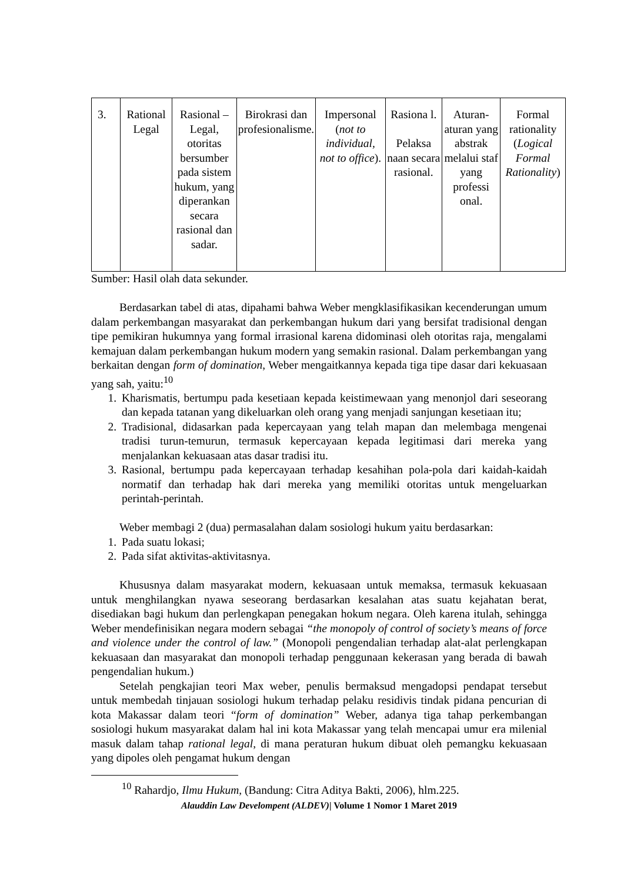| 3. | Rational Legal | Rasional – Legal, otoritas bersumber pada sistem hukum, yang diperankan secara rasional dan sadar. | Birokrasi dan profesionalisme. | Impersonal ( not to individual, not to office ). | Rasiona l. Pelaksa naan secara rasional. | Aturan-aturan yang abstrak melalui staf yang professi onal. | Formal rationality ( Logical Formal Rationality ) |
Sumber: Hasil olah data sekunder.
Berdasarkan tabel di atas, dipahami bahwa Weber mengklasifikasikan kecenderungan umum dalam perkembangan masyarakat dan perkembangan hukum dari yang bersifat tradisional dengan tipe pemikiran hukumnya yang formal irrasional karena didominasi oleh otoritas raja, mengalami kemajuan dalam perkembangan hukum modern yang semakin rasional. Dalam perkembangan yang berkaitan dengan form of domination, Weber mengaitkannya kepada tiga tipe dasar dari kekuasaan yang sah, yaitu:<sup>10</sup>
1. Kharismatis, bertumpu pada kesetiaan kepada keistimewaan yang menonjol dari seseorang dan kepada tatanan yang dikeluarkan oleh orang yang menjadi sanjungan kesetiaan itu;
2. Tradisional, didasarkan pada kepercayaan yang telah mapan dan melembaga mengenai tradisi turun-temurun, termasuk kepercayaan kepada legitimasi dari mereka yang menjalankan kekuasaan atas dasar tradisi itu.
3. Rasional, bertumpu pada kepercayaan terhadap kesahihan pola-pola dari kaidah-kaidah normatif dan terhadap hak dari mereka yang memiliki otoritas untuk mengeluarkan perintah-perintah.
Weber membagi 2 (dua) permasalahan dalam sosiologi hukum yaitu berdasarkan:
1. Pada suatu lokasi;
2. Pada sifat aktivitas-aktivitasnya.
Khususnya dalam masyarakat modern, kekuasaan untuk memaksa, termasuk kekuasaan untuk menghilangkan nyawa seseorang berdasarkan kesalahan atas suatu kejahatan berat, disediakan bagi hukum dan perlengkapan penegakan hokum negara. Oleh karena itulah, sehingga Weber mendefinisikan negara modern sebagai “the monopoly of control of society’s means of force and violence under the control of law.” (Monopoli pengendalian terhadap alat-alat perlengkapan kekuasaan dan masyarakat dan monopoli terhadap penggunaan kekerasan yang berada di bawah pengendalian hukum.)
Setelah pengkajian teori Max weber, penulis bermaksud mengadopsi pendapat tersebut untuk membedah tinjauan sosiologi hukum terhadap pelaku residivis tindak pidana pencurian di kota Makassar dalam teori “form of domination” Weber, adanya tiga tahap perkembangan sosiologi hukum masyarakat dalam hal ini kota Makassar yang telah mencapai umur era milenial masuk dalam tahap rational legal, di mana peraturan hukum dibuat oleh pemangku kekuasaan yang dipoles oleh pengamat hukum dengan
<sup>10</sup> Rahardjo, Ilmu Hukum, (Bandung: Citra Aditya Bakti, 2006), hlm.225.
Alauddin Law Develompent (ALDEV)| Volume 1 Nomor 1 Maret 2019